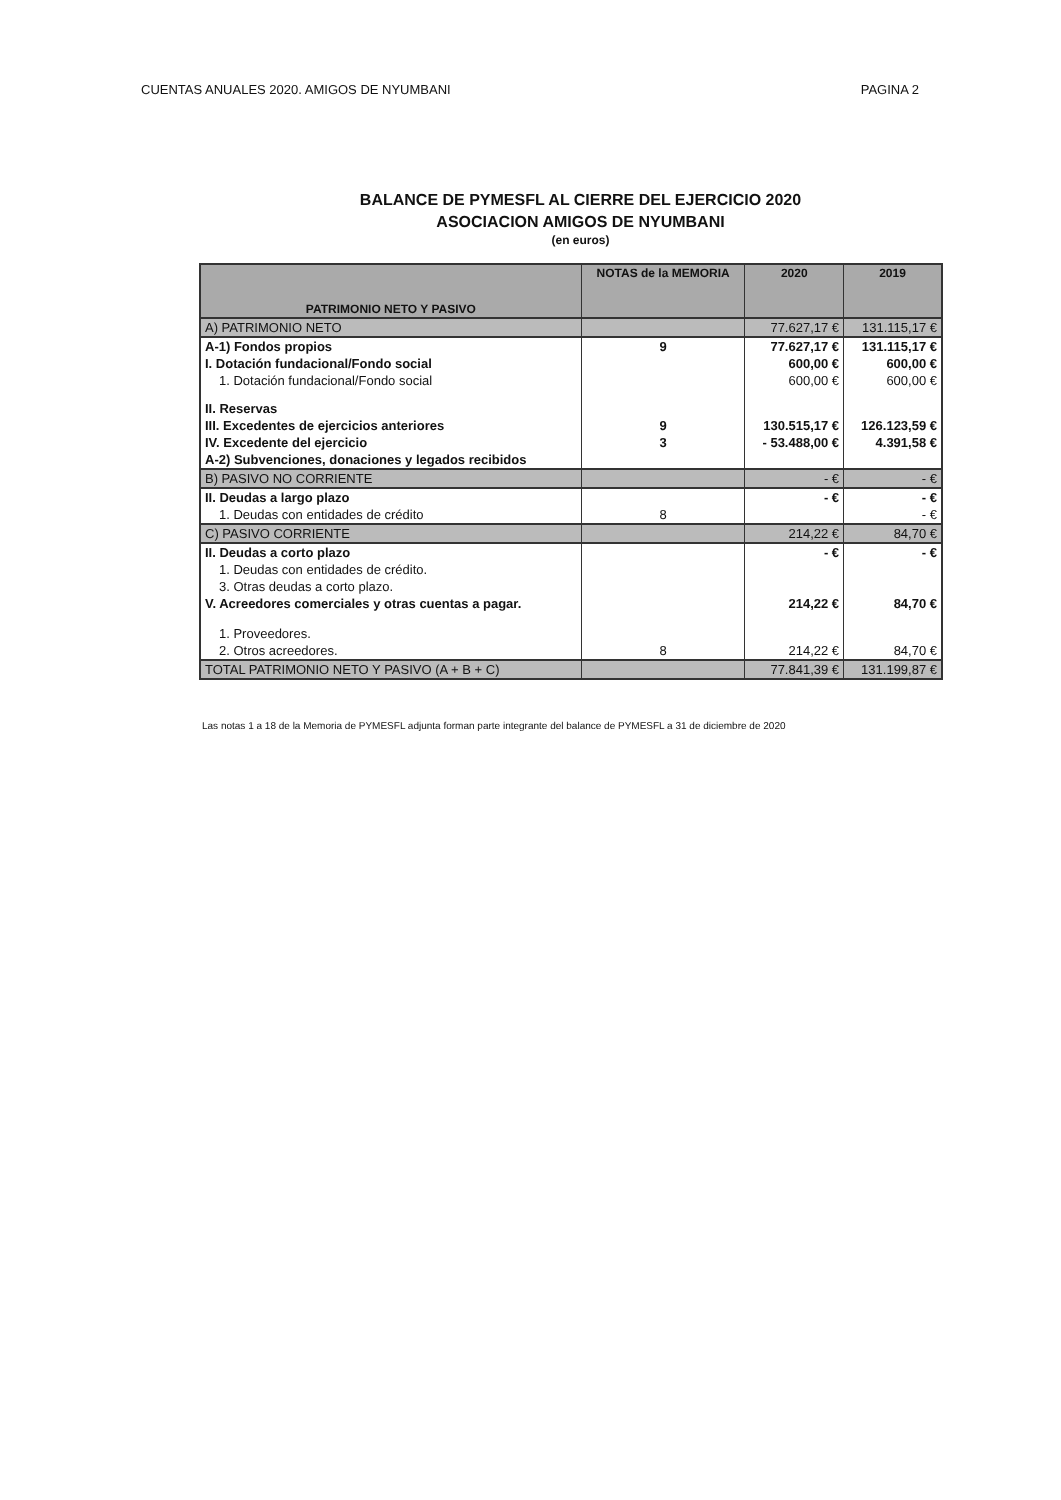CUENTAS ANUALES 2020. AMIGOS DE NYUMBANI PAGINA 2
BALANCE DE PYMESFL AL CIERRE DEL EJERCICIO 2020
ASOCIACION AMIGOS DE NYUMBANI
(en euros)
| PATRIMONIO NETO Y PASIVO | NOTAS de la MEMORIA | 2020 | 2019 |
| --- | --- | --- | --- |
| A) PATRIMONIO NETO | | 77.627,17 € | 131.115,17 € |
| A-1) Fondos propios | 9 | 77.627,17 € | 131.115,17 € |
| I. Dotación fundacional/Fondo social | | 600,00 € | 600,00 € |
| 1. Dotación fundacional/Fondo social | | 600,00 € | 600,00 € |
| II. Reservas | | | |
| III. Excedentes de ejercicios anteriores | 9 | 130.515,17 € | 126.123,59 € |
| IV. Excedente del ejercicio | 3 | - 53.488,00 € | 4.391,58 € |
| A-2) Subvenciones, donaciones y legados recibidos | | | |
| B) PASIVO NO CORRIENTE | | - € | - € |
| II. Deudas a largo plazo | | - € | - € |
| 1. Deudas con entidades de crédito | 8 | | - € |
| C) PASIVO CORRIENTE | | 214,22 € | 84,70 € |
| II. Deudas a corto plazo | | - € | - € |
| 1. Deudas con entidades de crédito. | | | |
| 3. Otras deudas a corto plazo. | | | |
| V. Acreedores comerciales y otras cuentas a pagar. | | 214,22 € | 84,70 € |
| 1. Proveedores. | | | |
| 2. Otros acreedores. | 8 | 214,22 € | 84,70 € |
| TOTAL PATRIMONIO NETO Y PASIVO (A + B + C) | | 77.841,39 € | 131.199,87 € |
Las notas 1 a 18 de la Memoria de PYMESFL adjunta forman parte integrante del balance de PYMESFL a 31 de diciembre de 2020